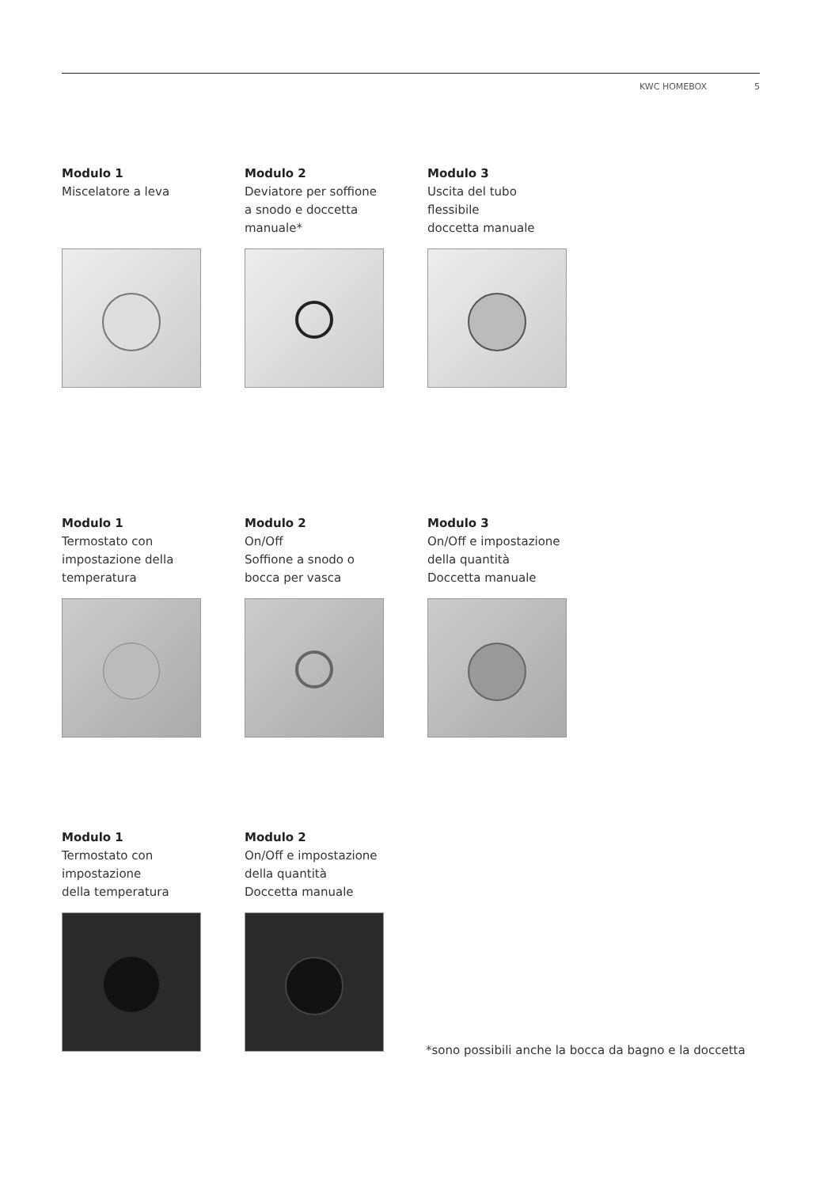KWC HOMEBOX 5
Modulo 1
Miscelatore a leva
Modulo 2
Deviatore per soffione
a snodo e doccetta
manuale*
Modulo 3
Uscita del tubo
flessibile
doccetta manuale
Modulo 1
Termostato con
impostazione della
temperatura
Modulo 2
On/Off
Soffione a snodo o
bocca per vasca
Modulo 3
On/Off e impostazione
della quantità
Doccetta manuale
Modulo 1
Termostato con
impostazione
della temperatura
Modulo 2
On/Off e impostazione
della quantità
Doccetta manuale
*sono possibili anche la bocca da bagno e la doccetta